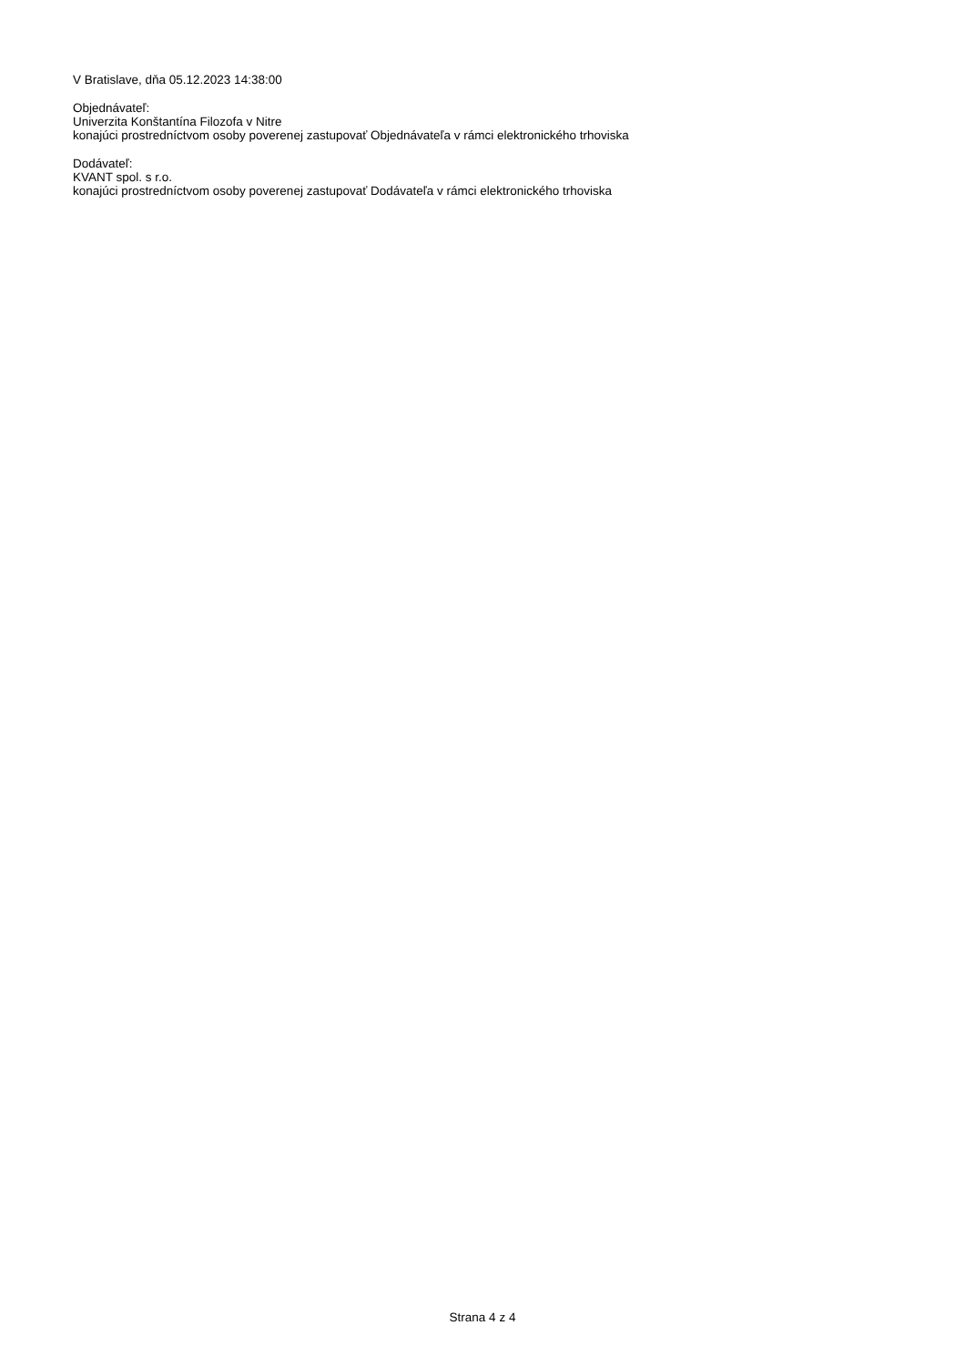V Bratislave, dňa 05.12.2023 14:38:00
Objednávateľ:
Univerzita Konštantína Filozofa v Nitre
konajúci prostredníctvom osoby poverenej zastupovať Objednávateľa v rámci elektronického trhoviska
Dodávateľ:
KVANT spol. s r.o.
konajúci prostredníctvom osoby poverenej zastupovať Dodávateľa v rámci elektronického trhoviska
Strana 4 z 4